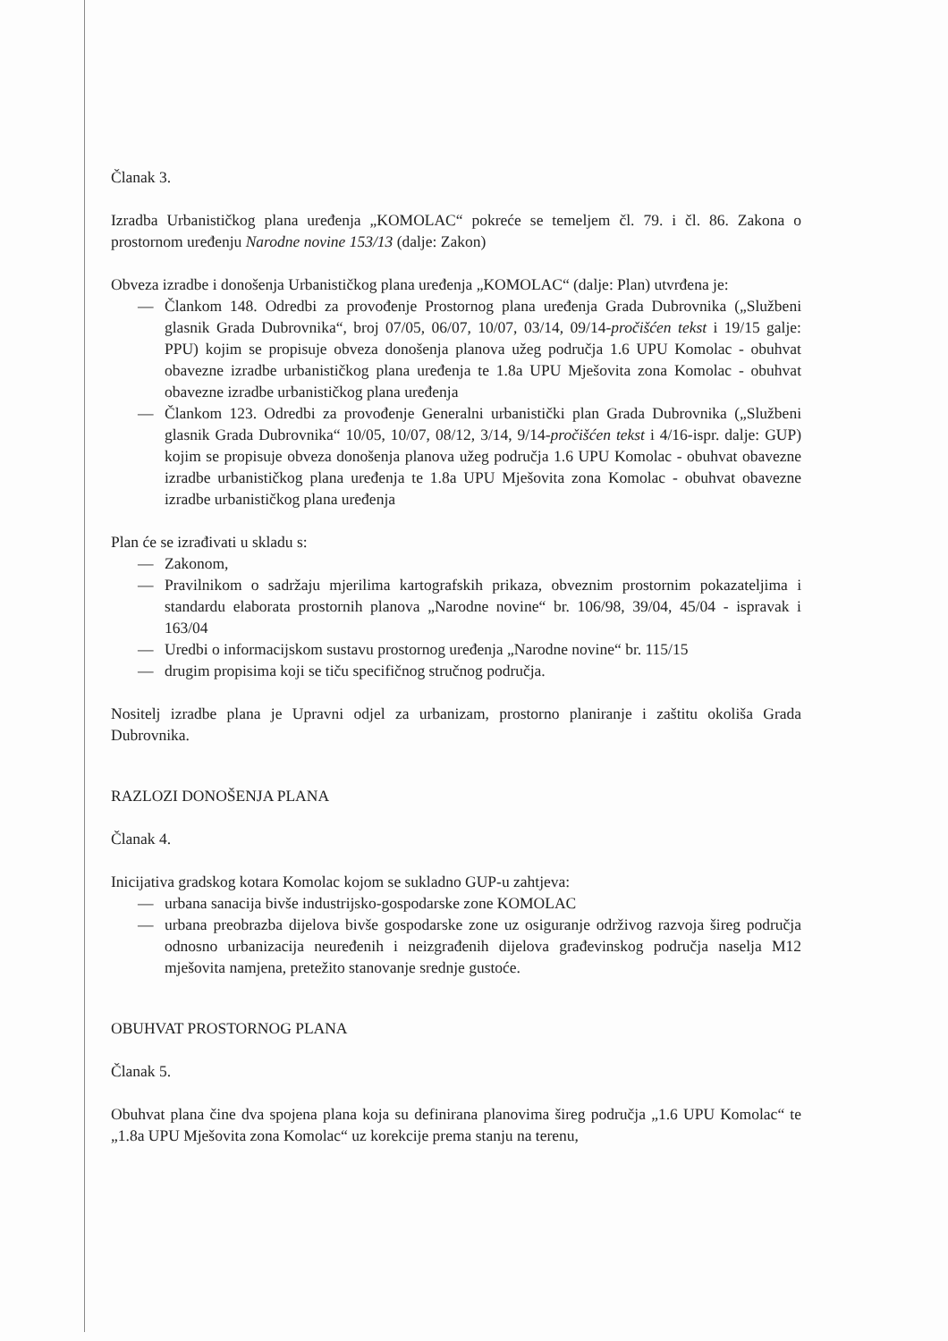Članak 3.
Izradba Urbanističkog plana uređenja „KOMOLAC“ pokreće se temeljem čl. 79. i čl. 86. Zakona o prostornom uređenju Narodne novine 153/13 (dalje: Zakon)
Obveza izradbe i donošenja Urbanističkog plana uređenja „KOMOLAC“ (dalje: Plan) utvrđena je:
— Člankom 148. Odredbi za provođenje Prostornog plana uređenja Grada Dubrovnika („Službeni glasnik Grada Dubrovnika“, broj 07/05, 06/07, 10/07, 03/14, 09/14-pročišćen tekst i 19/15 galje: PPU) kojim se propisuje obveza donošenja planova užeg područja 1.6 UPU Komolac - obuhvat obavezne izradbe urbanističkog plana uređenja te 1.8a UPU Mješovita zona Komolac - obuhvat obavezne izradbe urbanističkog plana uređenja
— Člankom 123. Odredbi za provođenje Generalni urbanistički plan Grada Dubrovnika („Službeni glasnik Grada Dubrovnika“ 10/05, 10/07, 08/12, 3/14, 9/14-pročišćen tekst i 4/16-ispr. dalje: GUP) kojim se propisuje obveza donošenja planova užeg područja 1.6 UPU Komolac - obuhvat obavezne izradbe urbanističkog plana uređenja te 1.8a UPU Mješovita zona Komolac - obuhvat obavezne izradbe urbanističkog plana uređenja
Plan će se izrađivati u skladu s:
— Zakonom,
— Pravilnikom o sadržaju mjerilima kartografskih prikaza, obveznim prostornim pokazateljima i standardu elaborata prostornih planova „Narodne novine“ br. 106/98, 39/04, 45/04 - ispravak i 163/04
— Uredbi o informacijskom sustavu prostornog uređenja „Narodne novine“ br. 115/15
— drugim propisima koji se tiču specifičnog stručnog područja.
Nositelj izradbe plana je Upravni odjel za urbanizam, prostorno planiranje i zaštitu okoliša Grada Dubrovnika.
RAZLOZI DONOŠENJA PLANA
Članak 4.
Inicijativa gradskog kotara Komolac kojom se sukladno GUP-u zahtjeva:
— urbana sanacija bivše industrijsko-gospodarske zone KOMOLAC
— urbana preobrazba dijelova bivše gospodarske zone uz osiguranje održivog razvoja šireg područja odnosno urbanizacija neuređenih i neizgrađenih dijelova građevinskog područja naselja M12 mješovita namjena, pretežito stanovanje srednje gustoće.
OBUHVAT PROSTORNOG PLANA
Članak 5.
Obuhvat plana čine dva spojena plana koja su definirana planovima šireg područja „1.6 UPU Komolac“ te „1.8a UPU Mješovita zona Komolac“ uz korekcije prema stanju na terenu,